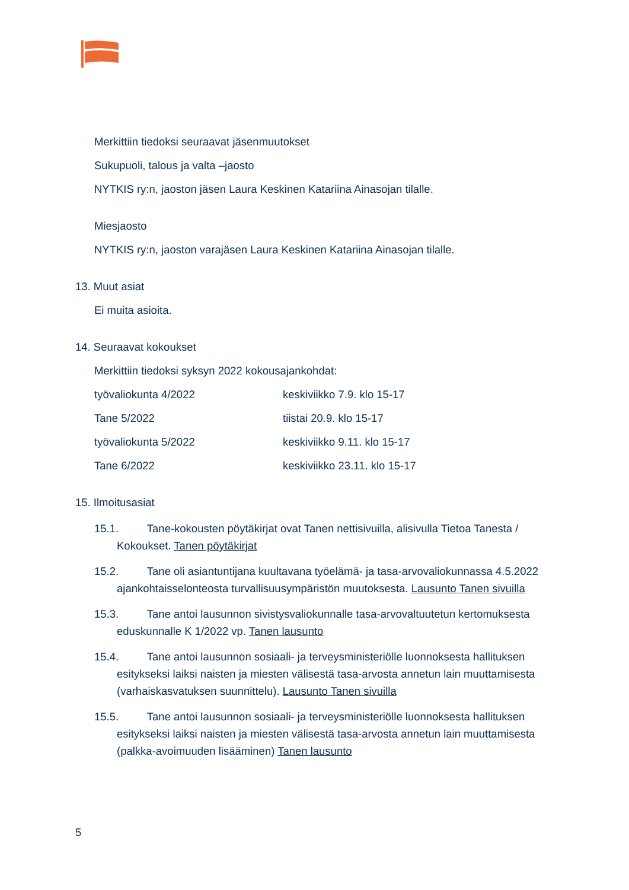Merkittiin tiedoksi seuraavat jäsenmuutokset
Sukupuoli, talous ja valta –jaosto
NYTKIS ry:n, jaoston jäsen Laura Keskinen Katariina Ainasojan tilalle.
Miesjaosto
NYTKIS ry:n, jaoston varajäsen Laura Keskinen Katariina Ainasojan tilalle.
13. Muut asiat
Ei muita asioita.
14. Seuraavat kokoukset
Merkittiin tiedoksi syksyn 2022 kokousajankohdat:
työvaliokunta 4/2022 keskiviikko 7.9. klo 15-17
Tane 5/2022 tiistai 20.9. klo 15-17
työvaliokunta 5/2022 keskiviikko 9.11. klo 15-17
Tane 6/2022 keskiviikko 23.11. klo 15-17
15. Ilmoitusasiat
15.1. Tane-kokousten pöytäkirjat ovat Tanen nettisivuilla, alisivulla Tietoa Tanesta / Kokoukset. Tanen pöytäkirjat
15.2. Tane oli asiantuntijana kuultavana työelämä- ja tasa-arvovaliokunnassa 4.5.2022 ajankohtaisselonteosta turvallisuusympäristön muutoksesta. Lausunto Tanen sivuilla
15.3. Tane antoi lausunnon sivistysvaliokunnalle tasa-arvovaltuutetun kertomuksesta eduskunnalle K 1/2022 vp. Tanen lausunto
15.4. Tane antoi lausunnon sosiaali- ja terveysministeriölle luonnoksesta hallituksen esitykseksi laiksi naisten ja miesten välisestä tasa-arvosta annetun lain muuttamisesta (varhaiskasvatuksen suunnittelu). Lausunto Tanen sivuilla
15.5. Tane antoi lausunnon sosiaali- ja terveysministeriölle luonnoksesta hallituksen esitykseksi laiksi naisten ja miesten välisestä tasa-arvosta annetun lain muuttamisesta (palkka-avoimuuden lisääminen) Tanen lausunto
5